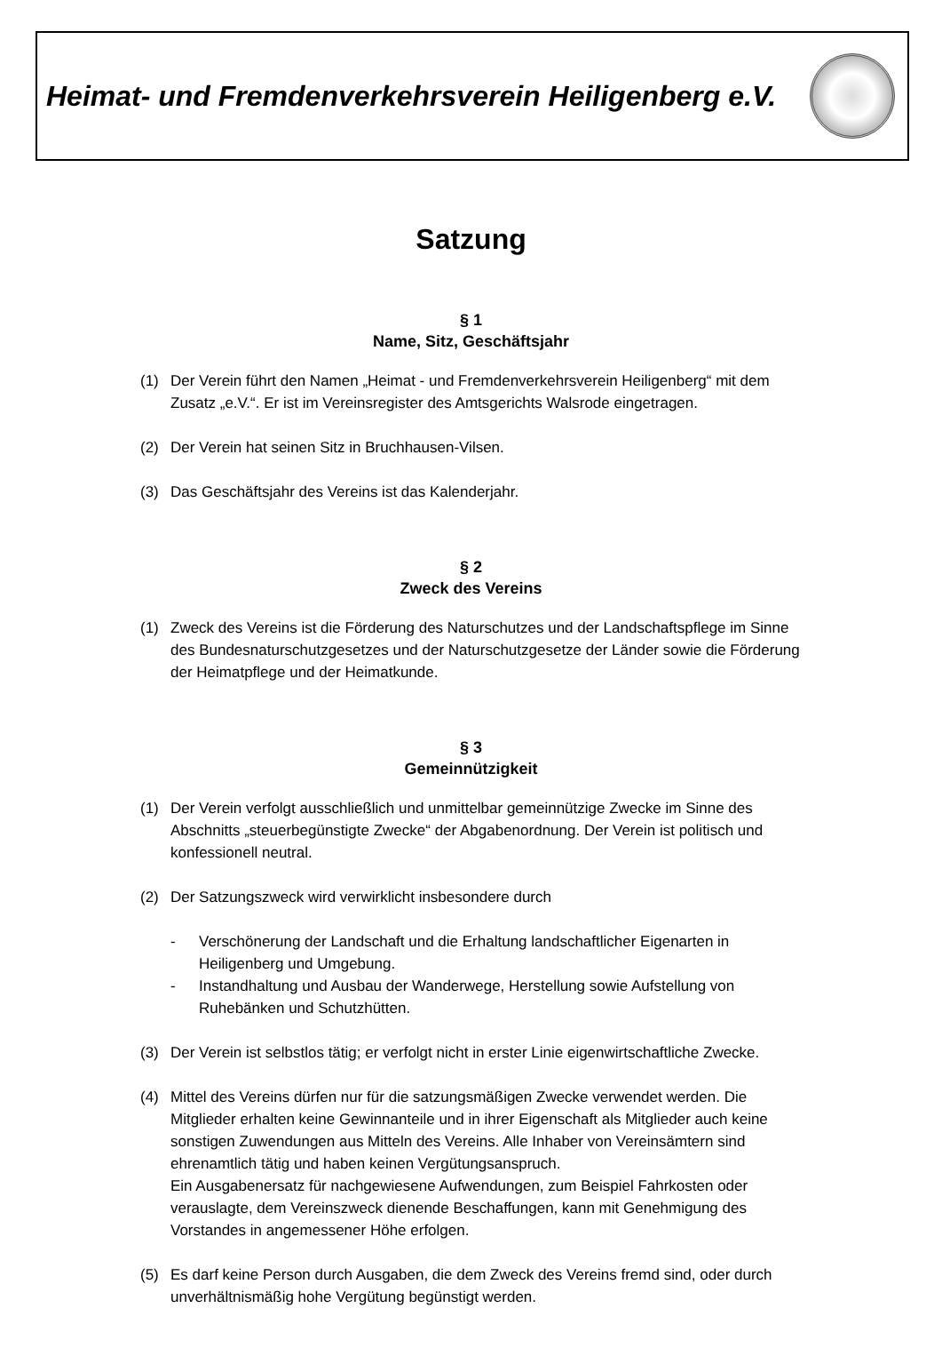Heimat- und Fremdenverkehrsverein Heiligenberg e.V.
Satzung
§ 1
Name, Sitz, Geschäftsjahr
(1) Der Verein führt den Namen „Heimat - und Fremdenverkehrsverein Heiligenberg“ mit dem Zusatz „e.V.“. Er ist im Vereinsregister des Amtsgerichts Walsrode eingetragen.
(2) Der Verein hat seinen Sitz in Bruchhausen-Vilsen.
(3) Das Geschäftsjahr des Vereins ist das Kalenderjahr.
§ 2
Zweck des Vereins
(1) Zweck des Vereins ist die Förderung des Naturschutzes und der Landschaftspflege im Sinne des Bundesnaturschutzgesetzes und der Naturschutzgesetze der Länder sowie die Förderung der Heimatpflege und der Heimatkunde.
§ 3
Gemeinnützigkeit
(1) Der Verein verfolgt ausschließlich und unmittelbar gemeinnützige Zwecke im Sinne des Abschnitts „steuerbegünstigte Zwecke“ der Abgabenordnung. Der Verein ist politisch und konfessionell neutral.
(2) Der Satzungszweck wird verwirklicht insbesondere durch
- Verschönerung der Landschaft und die Erhaltung landschaftlicher Eigenarten in Heiligenberg und Umgebung.
- Instandhaltung und Ausbau der Wanderwege, Herstellung sowie Aufstellung von Ruhebänken und Schutzhütten.
(3) Der Verein ist selbstlos tätig; er verfolgt nicht in erster Linie eigenwirtschaftliche Zwecke.
(4) Mittel des Vereins dürfen nur für die satzungsmäßigen Zwecke verwendet werden. Die Mitglieder erhalten keine Gewinnanteile und in ihrer Eigenschaft als Mitglieder auch keine sonstigen Zuwendungen aus Mitteln des Vereins. Alle Inhaber von Vereinsämtern sind ehrenamtlich tätig und haben keinen Vergütungsanspruch.
Ein Ausgabenersatz für nachgewiesene Aufwendungen, zum Beispiel Fahrkosten oder verauslagte, dem Vereinszweck dienende Beschaffungen, kann mit Genehmigung des Vorstandes in angemessener Höhe erfolgen.
(5) Es darf keine Person durch Ausgaben, die dem Zweck des Vereins fremd sind, oder durch unverhältnismäßig hohe Vergütung begünstigt werden.